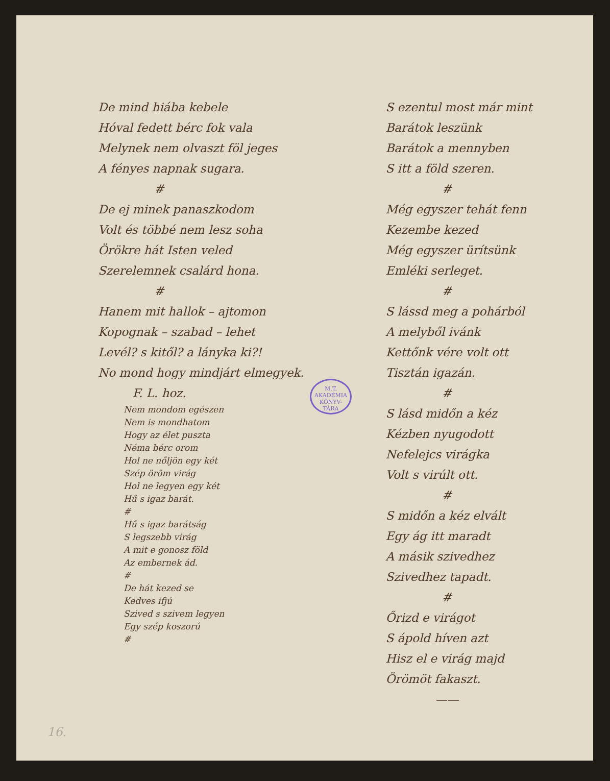De mind hiába kebele
Hóval fedett bérc fok vala
Melynek nem olvaszt föl jeges
A fényes napnak sugara.
#
De ej minek panaszkodom
Volt és többé nem lesz soha
Örökre hát Isten veled
Szerelemnek csalárd hona.
#
Hanem mit hallok – ajtomon
Kopognak – szabad – lehet
Levél? s kitől? a lányka ki?!
No mond hogy mindjárt elmegyek.
F. L. hoz.
Nem mondom egészen
Nem is mondhatom
Hogy az élet puszta
Néma bérc orom
Hol ne nőljön egy két
Szép öröm virág
Hol ne legyen egy két
Hű s igaz barát.
#
Hű s igaz barátság
S legszebb virág
A mit e gonosz föld
Az embernek ád.
#
De hát kezed se
Kedves ifjú
Szived s szivem legyen
Egy szép koszorú
#
S ezentul most már mint
Barátok leszünk
Barátok a mennyben
S itt a föld szeren.
#
Még egyszer tehát fenn
Kezembe kezed
Még egyszer ürítsünk
Emléki serleget.
#
S lássd meg a pohárból
A melyből ivánk
Kettőnk vére volt ott
Tisztán igazán.
#
S lásd midőn a kéz
Kézben nyugodott
Nefelejcs virágka
Volt s virúlt ott.
#
S midőn a kéz elvált
Egy ág itt maradt
A másik szivedhez
Szivedhez tapadt.
#
Őrizd e virágot
S ápold híven azt
Hisz el e virág majd
Örömöt fakaszt.
——
M.T. AKADÉMIA
KÖNYV-
TÁRA
16.